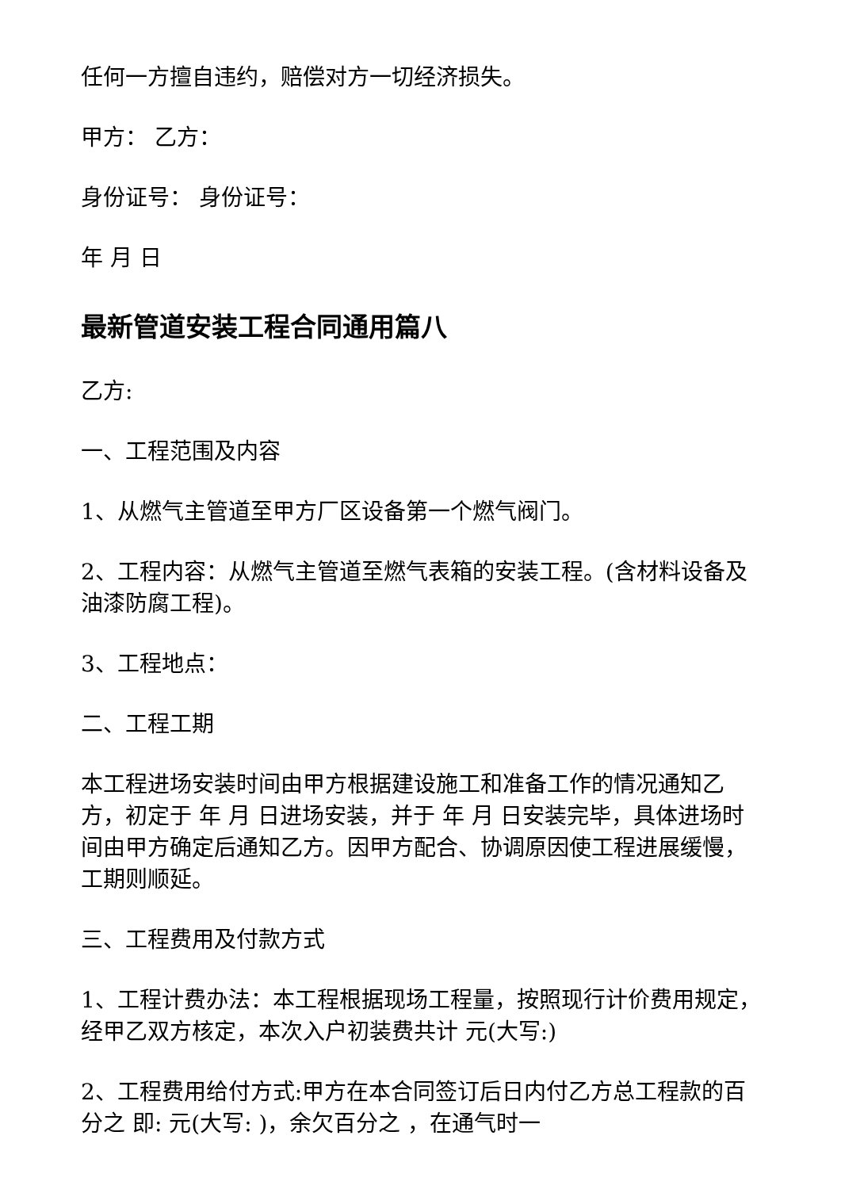任何一方擅自违约，赔偿对方一切经济损失。
甲方： 乙方：
身份证号： 身份证号：
年 月 日
最新管道安装工程合同通用篇八
乙方:
一、工程范围及内容
1、从燃气主管道至甲方厂区设备第一个燃气阀门。
2、工程内容：从燃气主管道至燃气表箱的安装工程。(含材料设备及油漆防腐工程)。
3、工程地点：
二、工程工期
本工程进场安装时间由甲方根据建设施工和准备工作的情况通知乙方，初定于 年 月 日进场安装，并于 年 月 日安装完毕，具体进场时间由甲方确定后通知乙方。因甲方配合、协调原因使工程进展缓慢，工期则顺延。
三、工程费用及付款方式
1、工程计费办法：本工程根据现场工程量，按照现行计价费用规定，经甲乙双方核定，本次入户初装费共计 元(大写:)
2、工程费用给付方式:甲方在本合同签订后日内付乙方总工程款的百分之 即: 元(大写: )，余欠百分之 ，在通气时一